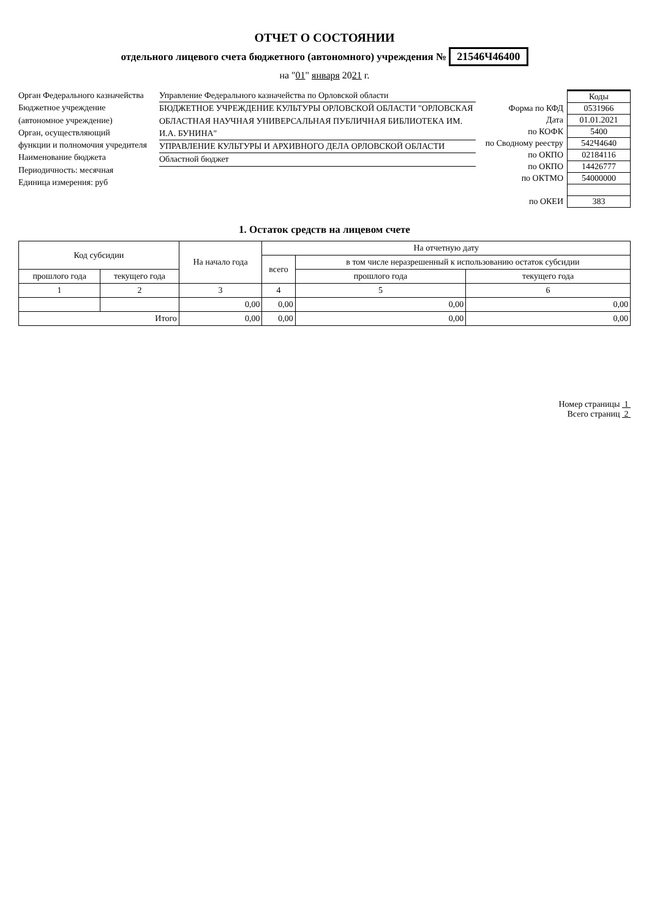ОТЧЕТ О СОСТОЯНИИ
отдельного лицевого счета бюджетного (автономного) учреждения № 21546Ч46400
на "01" января 2021 г.
Орган Федерального казначейства
Бюджетное учреждение
(автономное учреждение)
Орган, осуществляющий
функции и полномочия учредителя
Наименование бюджета
Периодичность: месячная
Единица измерения: руб
Управление Федерального казначейства по Орловской области
БЮДЖЕТНОЕ УЧРЕЖДЕНИЕ КУЛЬТУРЫ ОРЛОВСКОЙ ОБЛАСТИ "ОРЛОВСКАЯ ОБЛАСТНАЯ НАУЧНАЯ УНИВЕРСАЛЬНАЯ ПУБЛИЧНАЯ БИБЛИОТЕКА ИМ. И.А. БУНИНА"
УПРАВЛЕНИЕ КУЛЬТУРЫ И АРХИВНОГО ДЕЛА ОРЛОВСКОЙ ОБЛАСТИ
Областной бюджет
| | Коды |
| Форма по КФД | 0531966 |
| Дата | 01.01.2021 |
| по КОФК | 5400 |
| по Сводному реестру | 542Ч4640 |
| по ОКПО | 02184116 |
| по ОКПО | 14426777 |
| по ОКТМО | 54000000 |
| по ОКЕИ | 383 |
1. Остаток средств на лицевом счете
| Код субсидии | | На начало года | На отчетную дату | | |
| --- | --- | --- | --- | --- | --- |
| | | | всего | в том числе неразрешенный к использованию остаток субсидии | |
| прошлого года | текущего года | | | прошлого года | текущего года |
| 1 | 2 | 3 | 4 | 5 | 6 |
| | | 0,00 | 0,00 | 0,00 | 0,00 |
| Итого | | 0,00 | 0,00 | 0,00 | 0,00 |
Номер страницы 1
Всего страниц 2